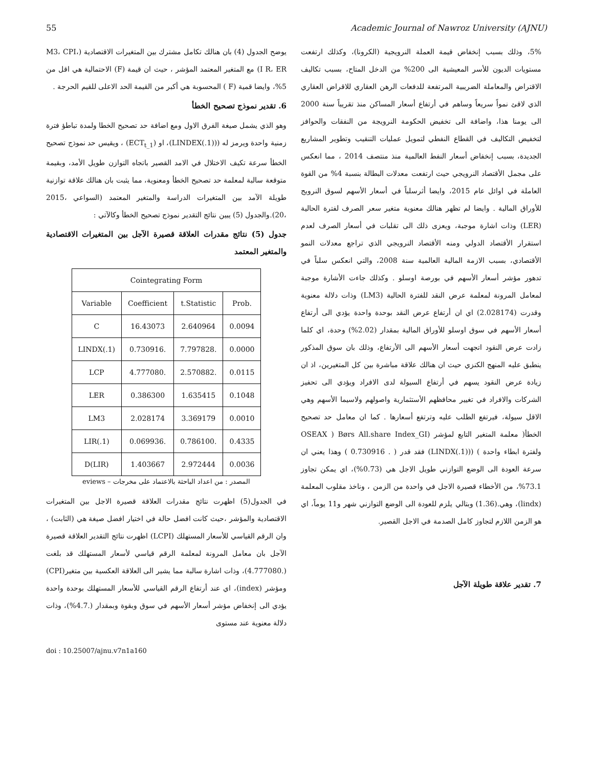55 Academic Journal of Nawroz University (AJNU)
يوضح الجدول (4) بان هنالك تكامل مشترك بين المتغيرات الاقتصادية (M3، CPI، I R، ER) مع المتغير المعتمد المؤشر ، حيث ان قيمة (F) الاحتمالية هي اقل من 5%، وايضا قمية (F ) المحسوبة هي أكبر من القيمة الحد الاعلى للقيم الحرجة .
6. تقدير نموذج تصحيح الخطأ
وهو الذي يشمل صيغة الفرق الاول ومع اضافة حد تصحيح الخطا ولمدة تباطؤ فترة زمنية واحدة ويرمز له ((LINDEX(.1))، او (ECT<sub>t_1</sub>) ، ويقيس حد نموذج تصحيح الخطأ سرعة تكيف الاختلال في الامد القصير باتجاه التوازن طويل الأمد، وبقيمة متوقعة سالبة لمعلمة حد تصحيح الخطأ ومعنوية، مما يثبت بان هنالك علاقة توازنية طويلة الآمد بين المتغيرات الدراسة والمتغير المعتمد (السواعي ،2015 ،20).والجدول (5) يبين نتائج التقدير نموذج تصحيح الخطأ وكالآتي :
جدول (5) نتائج مقدرات العلاقة قصيرة الآجل بين المتغيرات الاقتصادية والمتغير المعتمد
| Cointegrating Form | | | |
| --- | --- | --- | --- |
| Variable | Coefficient | t.Statistic | Prob. |
| C | 16.43073 | 2.640964 | 0.0094 |
| LINDX(.1) | 0.730916. | 7.797828. | 0.0000 |
| LCP | 4.777080. | 2.570882. | 0.0115 |
| LER | 0.386300 | 1.635415 | 0.1048 |
| LM3 | 2.028174 | 3.369179 | 0.0010 |
| LIR(.1) | 0.069936. | 0.786100. | 0.4335 |
| D(LIR) | 1.403667 | 2.972444 | 0.0036 |
المصدر : من اعداد الباحثة بالاعتماد على مخرجات – eviews
في الجدول(5) اظهرت نتائج مقدرات العلاقة قصيرة الاجل بين المتغيرات الاقتصادية والمؤشر ،حيث كانت افضل حالة في اختيار افضل صيغة هي (الثابت) ، وان الرقم القياسي للأسعار المستهلك (LCPI) اظهرت نتائج التقدير العلاقة قصيرة الآجل بان معامل المرونة لمعلمة الرقم قياسي لأسعار المستهلك قد بلغت (.4.777080)، وذات اشارة سالبة مما يشير الى العلاقة العكسية بين متغير(CPI) ومؤشر (index)، اي عند أرتفاع الرقم القياسي للأسعار المستهلك بوحدة واحدة يؤدي الى إنخفاض مؤشر أسعار الأسهم في سوق وبقوة وبمقدار (.4.7%)، وذات دلالة معنوية عند مستوى
5%، وذلك بسبب إنخفاض قيمة العملة النرويجية (الكرونا)، وكذلك ارتفعت مستويات الديون للأسر المعيشية الى 200% من الدخل المتاح، بسبب تكاليف الاقتراض والمعاملة الضريبية المرتفعة للدفعات الرهن العقاري للاقراض العقاري الذي لاقئ نمواً سريعاً وساهم في أرتفاع أسعار المساكن منذ تقريباً سنة 2000 الى يومنا هذا، واضافة الى تخفيض الحكومة النرويجة من النفقات والحوافز لتخفيض التكاليف في القطاع النفطي لتمويل عمليات التنقيب وتطوير المشاريع الجديدة، بسبب إنخفاض أسعار النفط العالمية منذ منتصف 2014 ، مما انعكس على مجمل الأقتصاد النرويجي حيث ارتفعت معدلات البطالة بنسبة 4% من القوة العاملة في اوائل عام 2015، وايضا أثرسلباً في أسعار الأسهم لسوق النرويج للأوراق المالية . وايضا لم تظهر هنالك معنوية متغير سعر الصرف لفترة الحالية (LER) وذات اشارة موجبة، ويعزى ذلك الى تقلبات في أسعار الصرف لعدم استقرار الأقتصاد الدولي ومنه الأقتصاد النرويجي الذي تراجع معدلات النمو الأقتصادي، بسبب الازمة المالية العالمية سنة 2008، والتي انعكس سلباً في تدهور مؤشر أسعار الأسهم في بورصة اوسلو . وكذلك جاءت الأشارة موجبة لمعامل المرونة لمعلمة عرض النقد للفترة الحالية (LM3) وذات دلالة معنوية وقدرت (2.028174) اي ان أرتفاع عرض النقد بوحدة واحدة يؤدي الى أرتفاع أسعار الأسهم في سوق اوسلو للأوراق المالية بمقدار (2.02%) وحدة، اي كلما زادت عرض النقود اتجهت أسعار الأسهم الى الأرتفاع، وذلك بان سوق المذكور ينطبق عليه المنهج الكنزي حيث ان هنالك علاقة مباشرة بين كل المتغيرين، اذ ان زيادة عرض النقود يسهم في أرتفاع السيولة لدى الافراد ويؤدي الى تحفيز الشركات والافراد في تغيير محافظهم الأستثمارية واصولهم ولاسيما الأسهم وهي الاقل سيولة، فيرتفع الطلب عليه وترتفع أسعارها . كما ان معامل حد تصحيح الخطأ( معلمة المتغير التابع لمؤشر (Børs All.share Index_GI ( OSEAX ولفترة ابطاء واحدة ) ((LINDX(.1)) فقد قدر ( . 0.730916 ) وهذا يعني ان سرعة العودة الى الوضع التوازني طويل الاجل هي (0.73%)، اي يمكن تجاوز 73.1%، من الأخطاء قصيرة الاجل في واحدة من الزمن ، وناخذ مقلوب المعلمة (lindx)، وهي.(1.36) وبتالي يلزم للعودة الى الوضع التوازني شهر و11 يوماً، اي هو الزمن اللازم لتجاوز كامل الصدمة في الاجل القصير.
7. تقدير علاقة طويلة الآجل
doi : 10.25007/ajnu.v7n1a160